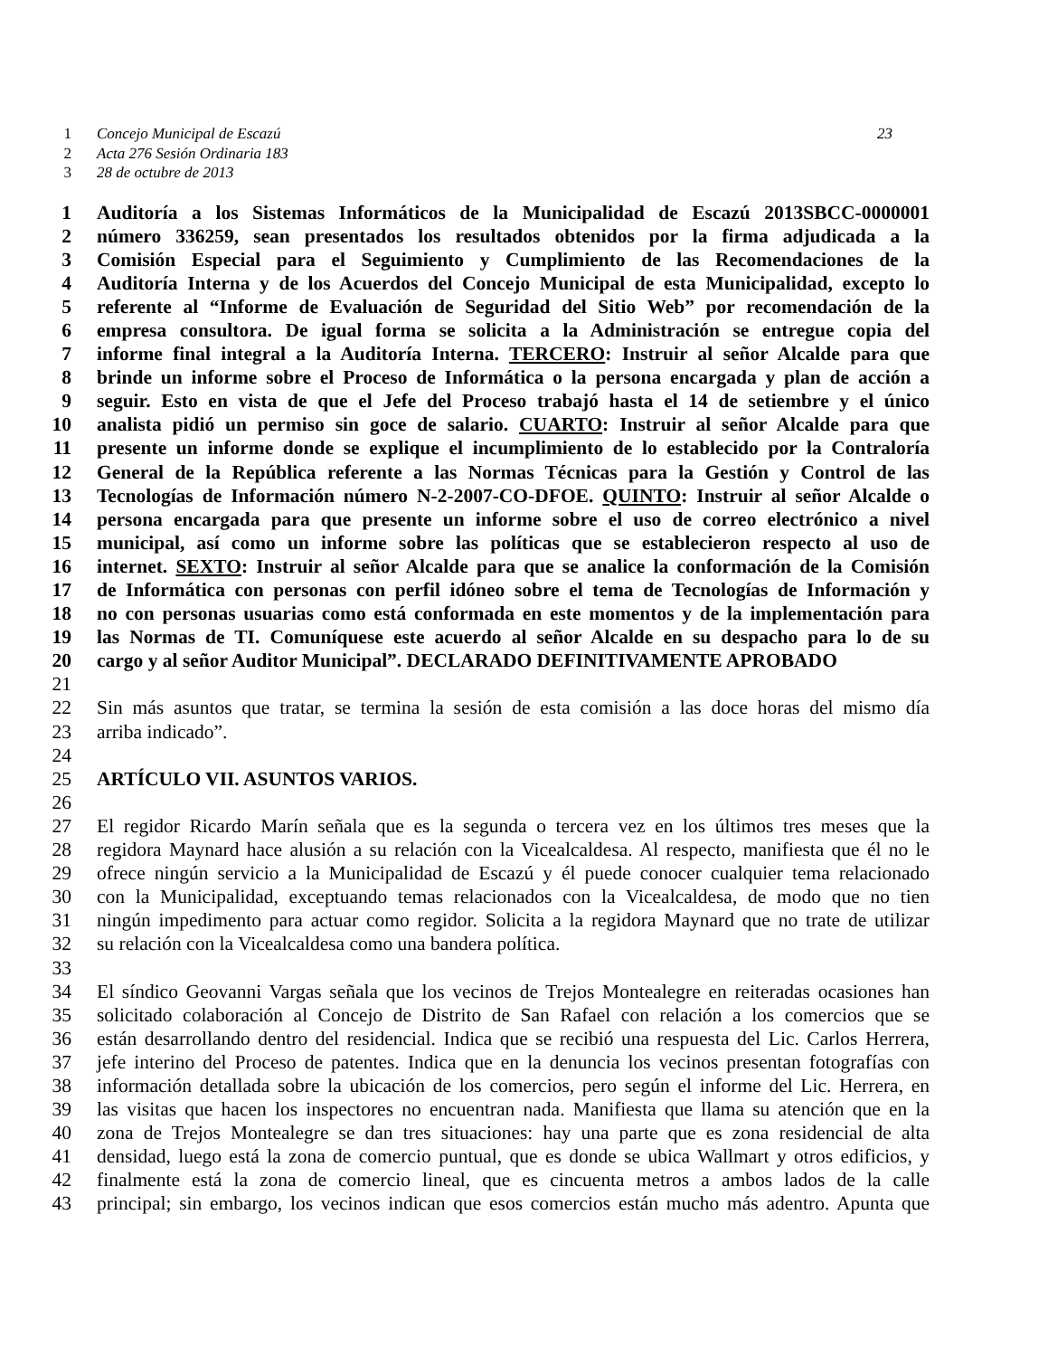1 Concejo Municipal de Escazú 23
2 Acta 276 Sesión Ordinaria 183
3 28 de octubre de 2013
1 Auditoría a los Sistemas Informáticos de la Municipalidad de Escazú 2013SBCC-0000001
2 número 336259, sean presentados los resultados obtenidos por la firma adjudicada a la
3 Comisión Especial para el Seguimiento y Cumplimiento de las Recomendaciones de la
4 Auditoría Interna y de los Acuerdos del Concejo Municipal de esta Municipalidad, excepto lo
5 referente al “Informe de Evaluación de Seguridad del Sitio Web” por recomendación de la
6 empresa consultora. De igual forma se solicita a la Administración se entregue copia del
7 informe final integral a la Auditoría Interna. TERCERO: Instruir al señor Alcalde para que
8 brinde un informe sobre el Proceso de Informática o la persona encargada y plan de acción a
9 seguir. Esto en vista de que el Jefe del Proceso trabajó hasta el 14 de setiembre y el único
10 analista pidió un permiso sin goce de salario. CUARTO: Instruir al señor Alcalde para que
11 presente un informe donde se explique el incumplimiento de lo establecido por la Contraloría
12 General de la República referente a las Normas Técnicas para la Gestión y Control de las
13 Tecnologías de Información número N-2-2007-CO-DFOE. QUINTO: Instruir al señor Alcalde o
14 persona encargada para que presente un informe sobre el uso de correo electrónico a nivel
15 municipal, así como un informe sobre las políticas que se establecieron respecto al uso de
16 internet. SEXTO: Instruir al señor Alcalde para que se analice la conformación de la Comisión
17 de Informática con personas con perfil idóneo sobre el tema de Tecnologías de Información y
18 no con personas usuarias como está conformada en este momentos y de la implementación para
19 las Normas de TI. Comuníquese este acuerdo al señor Alcalde en su despacho para lo de su
20 cargo y al señor Auditor Municipal”. DECLARADO DEFINITIVAMENTE APROBADO
21
22 Sin más asuntos que tratar, se termina la sesión de esta comisión a las doce horas del mismo día
23 arriba indicado”.
24
25 ARTÍCULO VII. ASUNTOS VARIOS.
26
27 El regidor Ricardo Marín señala que es la segunda o tercera vez en los últimos tres meses que la
28 regidora Maynard hace alusión a su relación con la Vicealcaldesa. Al respecto, manifiesta que él no le
29 ofrece ningún servicio a la Municipalidad de Escazú y él puede conocer cualquier tema relacionado
30 con la Municipalidad, exceptuando temas relacionados con la Vicealcaldesa, de modo que no tien
31 ningún impedimento para actuar como regidor. Solicita a la regidora Maynard que no trate de utilizar
32 su relación con la Vicealcaldesa como una bandera política.
33
34 El síndico Geovanni Vargas señala que los vecinos de Trejos Montealegre en reiteradas ocasiones han
35 solicitado colaboración al Concejo de Distrito de San Rafael con relación a los comercios que se
36 están desarrollando dentro del residencial. Indica que se recibió una respuesta del Lic. Carlos Herrera,
37 jefe interino del Proceso de patentes. Indica que en la denuncia los vecinos presentan fotografías con
38 información detallada sobre la ubicación de los comercios, pero según el informe del Lic. Herrera, en
39 las visitas que hacen los inspectores no encuentran nada. Manifiesta que llama su atención que en la
40 zona de Trejos Montealegre se dan tres situaciones: hay una parte que es zona residencial de alta
41 densidad, luego está la zona de comercio puntual, que es donde se ubica Wallmart y otros edificios, y
42 finalmente está la zona de comercio lineal, que es cincuenta metros a ambos lados de la calle
43 principal; sin embargo, los vecinos indican que esos comercios están mucho más adentro. Apunta que